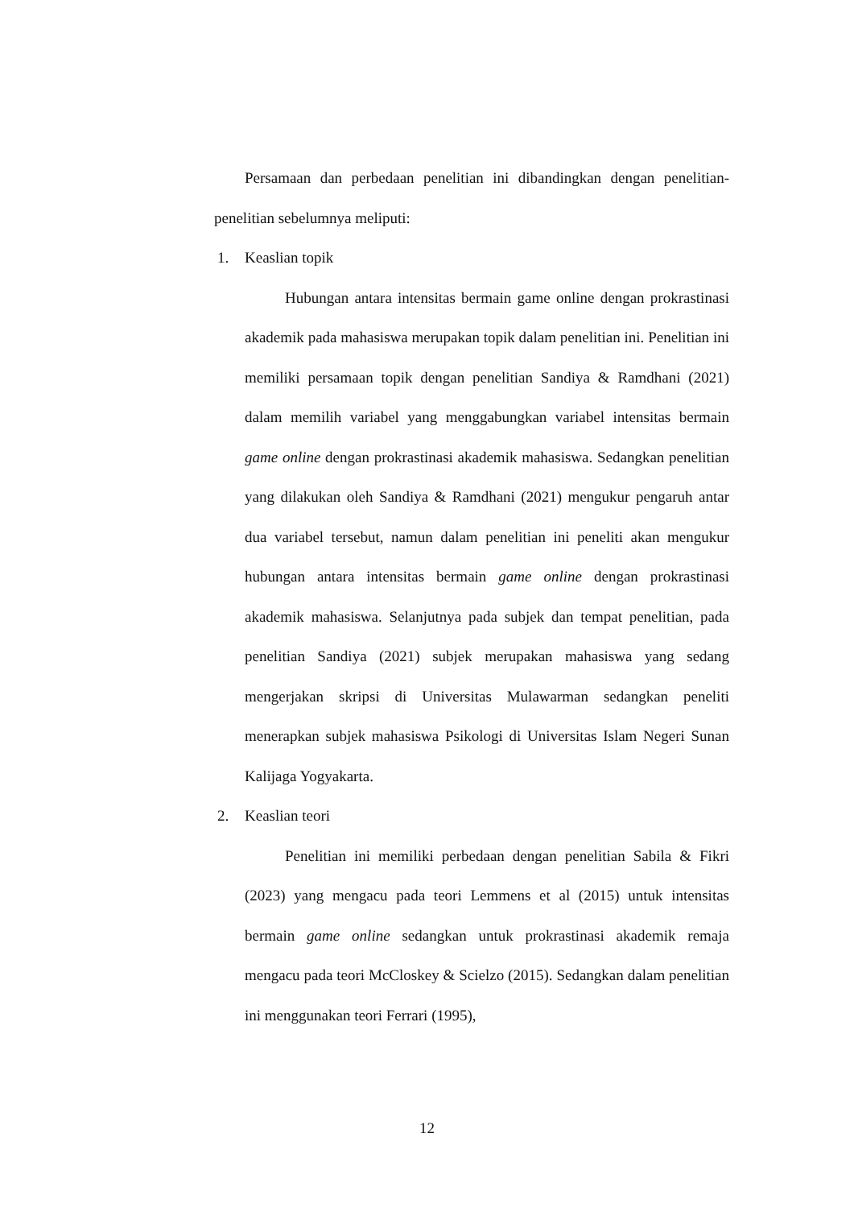Persamaan dan perbedaan penelitian ini dibandingkan dengan penelitian-penelitian sebelumnya meliputi:
1. Keaslian topik
Hubungan antara intensitas bermain game online dengan prokrastinasi akademik pada mahasiswa merupakan topik dalam penelitian ini. Penelitian ini memiliki persamaan topik dengan penelitian Sandiya & Ramdhani (2021) dalam memilih variabel yang menggabungkan variabel intensitas bermain game online dengan prokrastinasi akademik mahasiswa. Sedangkan penelitian yang dilakukan oleh Sandiya & Ramdhani (2021) mengukur pengaruh antar dua variabel tersebut, namun dalam penelitian ini peneliti akan mengukur hubungan antara intensitas bermain game online dengan prokrastinasi akademik mahasiswa. Selanjutnya pada subjek dan tempat penelitian, pada penelitian Sandiya (2021) subjek merupakan mahasiswa yang sedang mengerjakan skripsi di Universitas Mulawarman sedangkan peneliti menerapkan subjek mahasiswa Psikologi di Universitas Islam Negeri Sunan Kalijaga Yogyakarta.
2. Keaslian teori
Penelitian ini memiliki perbedaan dengan penelitian Sabila & Fikri (2023) yang mengacu pada teori Lemmens et al (2015) untuk intensitas bermain game online sedangkan untuk prokrastinasi akademik remaja mengacu pada teori McCloskey & Scielzo (2015). Sedangkan dalam penelitian ini menggunakan teori Ferrari (1995),
12